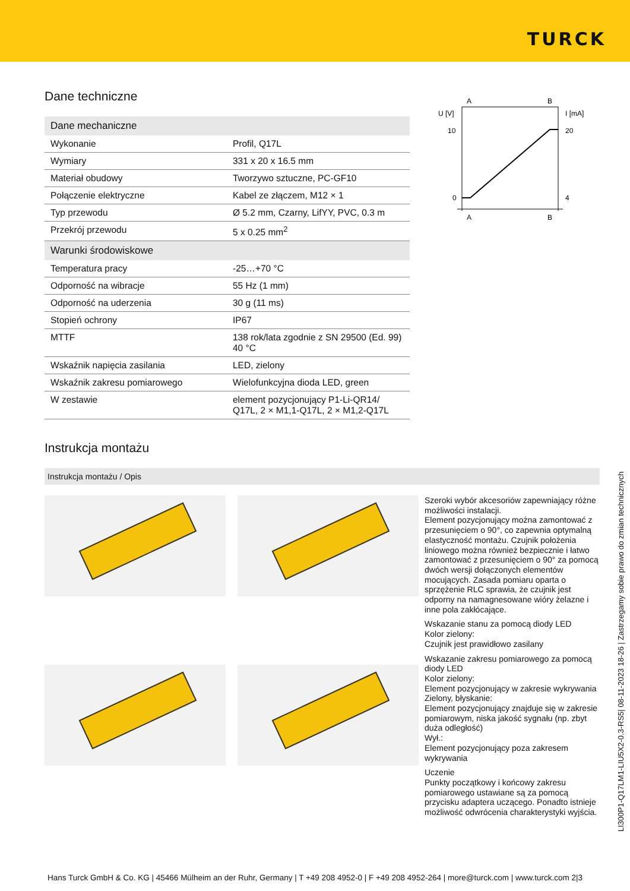TURCK
Dane techniczne
| Dane mechaniczne | |
| --- | --- |
| Wykonanie | Profil, Q17L |
| Wymiary | 331 x 20 x 16.5 mm |
| Materiał obudowy | Tworzywo sztuczne, PC-GF10 |
| Połączenie elektryczne | Kabel ze złączem, M12 × 1 |
| Typ przewodu | Ø 5.2 mm, Czarny, LifYY, PVC, 0.3 m |
| Przekrój przewodu | 5 x 0.25 mm<sup>2</sup> |
| Warunki środowiskowe | |
| Temperatura pracy | -25…+70 °C |
| Odporność na wibracje | 55 Hz (1 mm) |
| Odporność na uderzenia | 30 g (11 ms) |
| Stopień ochrony | IP67 |
| MTTF | 138 rok/lata zgodnie z SN 29500 (Ed. 99) 40 °C |
| Wskaźnik napięcia zasilania | LED, zielony |
| Wskaźnik zakresu pomiarowego | Wielofunkcyjna dioda LED, green |
| W zestawie | element pozycjonujący P1-Li-QR14/ Q17L, 2 × M1,1-Q17L, 2 × M1,2-Q17L |
A
B
U [V]
I [mA]
10
20
0
4
A
B
Instrukcja montażu
Instrukcja montażu / Opis
Szeroki wybór akcesoriów zapewniający różne możliwości instalacji.
Element pozycjonujący można zamontować z przesunięciem o 90°, co zapewnia optymalną elastyczność montażu. Czujnik położenia liniowego można również bezpiecznie i łatwo zamontować z przesunięciem o 90° za pomocą dwóch wersji dołączonych elementów mocujących. Zasada pomiaru oparta o sprzężenie RLC sprawia, że czujnik jest odporny na namagnesowane wióry żelazne i inne pola zakłócające.
Wskazanie stanu za pomocą diody LED
Kolor zielony:
Czujnik jest prawidłowo zasilany
Wskazanie zakresu pomiarowego za pomocą diody LED
Kolor zielony:
Element pozycjonujący w zakresie wykrywania
Zielony, błyskanie:
Element pozycjonujący znajduje się w zakresie pomiarowym, niska jakość sygnału (np. zbyt duża odległość)
Wył.:
Element pozycjonujący poza zakresem wykrywania
Uczenie
Punkty początkowy i końcowy zakresu pomiarowego ustawiane są za pomocą przycisku adaptera uczącego. Ponadto istnieje możliwość odwrócenia charakterystyki wyjścia.
LI300P1-Q17LM1-LIU5X2-0.3-RS5| 08-11-2023 18-26 | Zastrzegamy sobie prawo do zmian technicznych
Hans Turck GmbH & Co. KG | 45466 Mülheim an der Ruhr, Germany | T +49 208 4952-0 | F +49 208 4952-264 | more@turck.com | www.turck.com 2|3